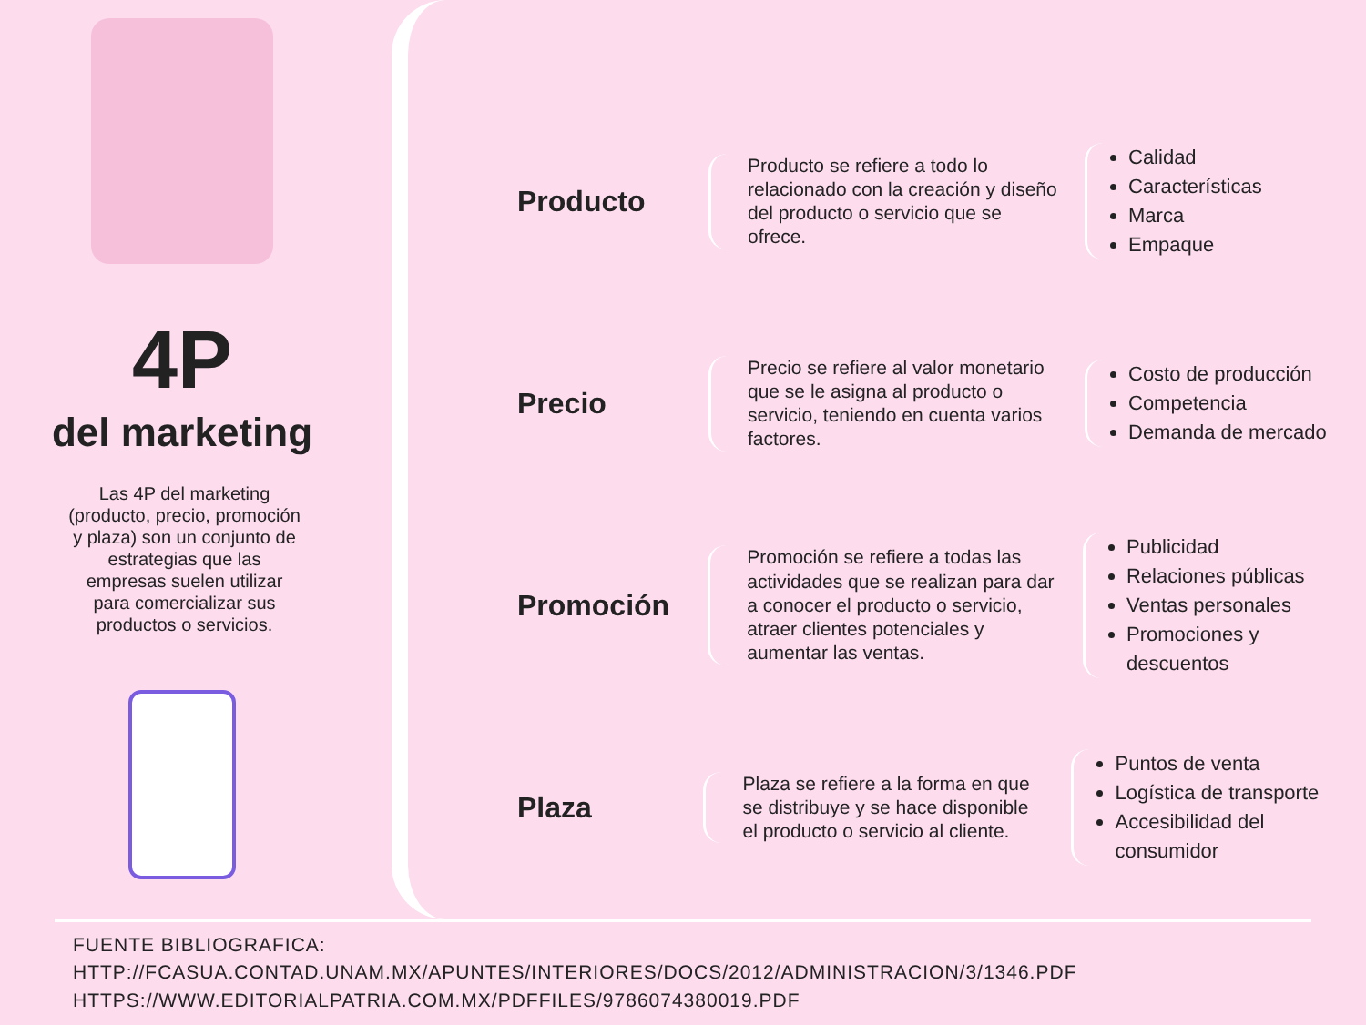4P
del marketing
Las 4P del marketing (producto, precio, promoción y plaza) son un conjunto de estrategias que las empresas suelen utilizar para comercializar sus productos o servicios.
Producto
Producto se refiere a todo lo relacionado con la creación y diseño del producto o servicio que se ofrece.
Calidad
Características
Marca
Empaque
Precio
Precio se refiere al valor monetario que se le asigna al producto o servicio, teniendo en cuenta varios factores.
Costo de producción
Competencia
Demanda de mercado
Promoción
Promoción se refiere a todas las actividades que se realizan para dar a conocer el producto o servicio, atraer clientes potenciales y aumentar las ventas.
Publicidad
Relaciones públicas
Ventas personales
Promociones y descuentos
Plaza
Plaza se refiere a la forma en que se distribuye y se hace disponible el producto o servicio al cliente.
Puntos de venta
Logística de transporte
Accesibilidad del consumidor
FUENTE BIBLIOGRAFICA:
HTTP://FCASUA.CONTAD.UNAM.MX/APUNTES/INTERIORES/DOCS/2012/ADMINISTRACION/3/1346.PDF
HTTPS://WWW.EDITORIALPATRIA.COM.MX/PDFFILES/9786074380019.PDF